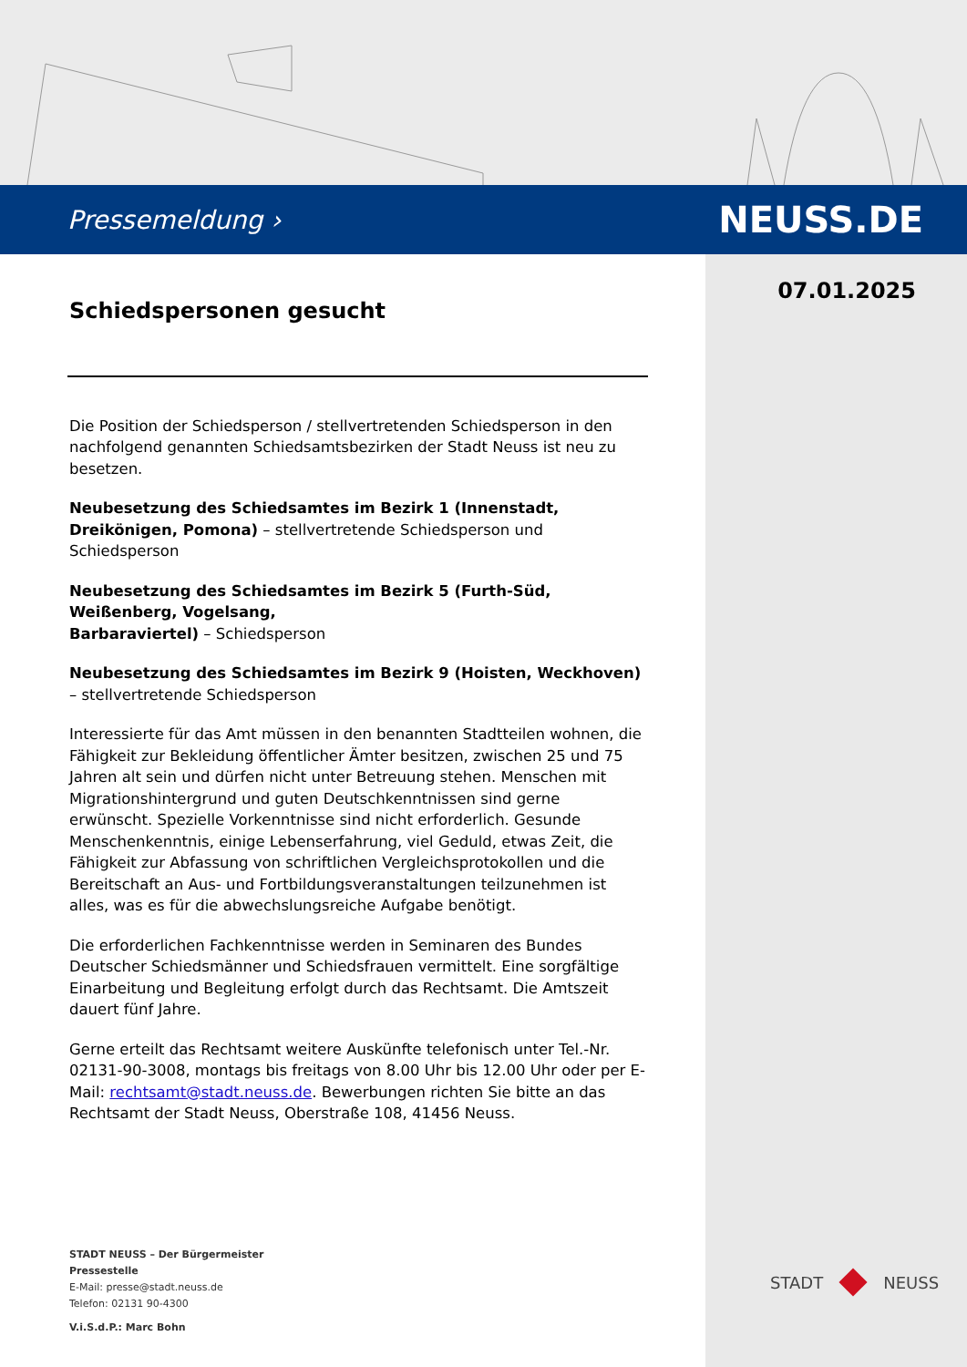Pressemeldung › NEUSS.DE
07.01.2025
Schiedspersonen gesucht
Die Position der Schiedsperson / stellvertretenden Schiedsperson in den nachfolgend genannten Schiedsamtsbezirken der Stadt Neuss ist neu zu besetzen.
Neubesetzung des Schiedsamtes im Bezirk 1 (Innenstadt, Dreikönigen, Pomona) – stellvertretende Schiedsperson und Schiedsperson
Neubesetzung des Schiedsamtes im Bezirk 5 (Furth-Süd, Weißenberg, Vogelsang,
Barbaraviertel) – Schiedsperson
Neubesetzung des Schiedsamtes im Bezirk 9 (Hoisten, Weckhoven) – stellvertretende Schiedsperson
Interessierte für das Amt müssen in den benannten Stadtteilen wohnen, die Fähigkeit zur Bekleidung öffentlicher Ämter besitzen, zwischen 25 und 75 Jahren alt sein und dürfen nicht unter Betreuung stehen. Menschen mit Migrationshintergrund und guten Deutschkenntnissen sind gerne erwünscht. Spezielle Vorkenntnisse sind nicht erforderlich. Gesunde Menschenkenntnis, einige Lebenserfahrung, viel Geduld, etwas Zeit, die Fähigkeit zur Abfassung von schriftlichen Vergleichsprotokollen und die Bereitschaft an Aus- und Fortbildungsveranstaltungen teilzunehmen ist alles, was es für die abwechslungsreiche Aufgabe benötigt.
Die erforderlichen Fachkenntnisse werden in Seminaren des Bundes Deutscher Schiedsmänner und Schiedsfrauen vermittelt. Eine sorgfältige Einarbeitung und Begleitung erfolgt durch das Rechtsamt. Die Amtszeit dauert fünf Jahre.
Gerne erteilt das Rechtsamt weitere Auskünfte telefonisch unter Tel.-Nr. 02131-90-3008, montags bis freitags von 8.00 Uhr bis 12.00 Uhr oder per E-Mail: rechtsamt@stadt.neuss.de. Bewerbungen richten Sie bitte an das Rechtsamt der Stadt Neuss, Oberstraße 108, 41456 Neuss.
STADT NEUSS – Der Bürgermeister
Pressestelle
E-Mail: presse@stadt.neuss.de
Telefon: 02131 90-4300
V.i.S.d.P.: Marc Bohn
STADT NEUSS